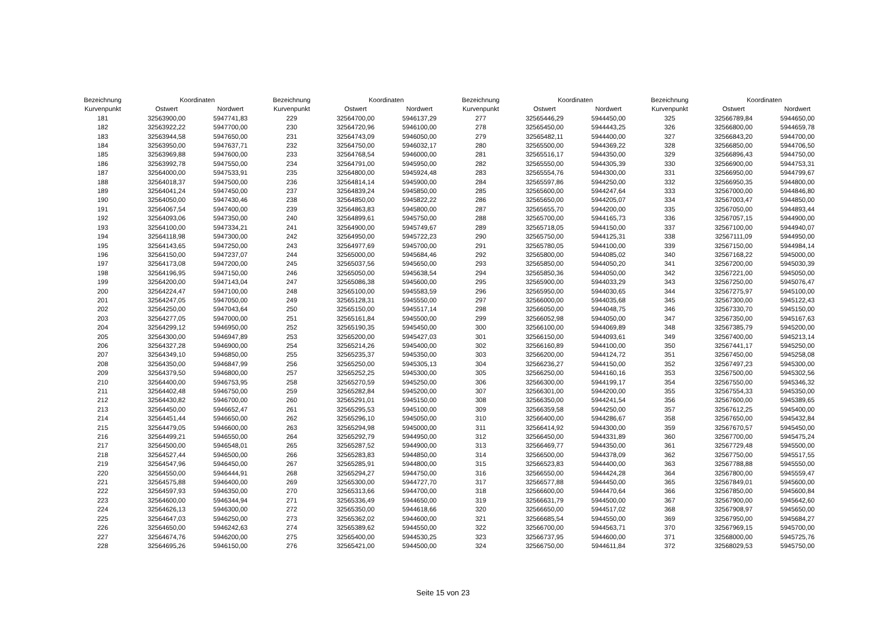| Bezeichnung | Koordinaten | |
| --- | --- | --- |
| Kurvenpunkt | Ostwert | Nordwert |
| 181 | 32563900,00 | 5947741,83 |
| 182 | 32563922,22 | 5947700,00 |
| 183 | 32563944,58 | 5947650,00 |
| 184 | 32563950,00 | 5947637,71 |
| 185 | 32563969,88 | 5947600,00 |
| 186 | 32563992,78 | 5947550,00 |
| 187 | 32564000,00 | 5947533,91 |
| 188 | 32564018,37 | 5947500,00 |
| 189 | 32564041,24 | 5947450,00 |
| 190 | 32564050,00 | 5947430,46 |
| 191 | 32564067,54 | 5947400,00 |
| 192 | 32564093,06 | 5947350,00 |
| 193 | 32564100,00 | 5947334,21 |
| 194 | 32564118,98 | 5947300,00 |
| 195 | 32564143,65 | 5947250,00 |
| 196 | 32564150,00 | 5947237,07 |
| 197 | 32564173,08 | 5947200,00 |
| 198 | 32564196,95 | 5947150,00 |
| 199 | 32564200,00 | 5947143,04 |
| 200 | 32564224,47 | 5947100,00 |
| 201 | 32564247,05 | 5947050,00 |
| 202 | 32564250,00 | 5947043,64 |
| 203 | 32564277,05 | 5947000,00 |
| 204 | 32564299,12 | 5946950,00 |
| 205 | 32564300,00 | 5946947,89 |
| 206 | 32564327,28 | 5946900,00 |
| 207 | 32564349,10 | 5946850,00 |
| 208 | 32564350,00 | 5946847,99 |
| 209 | 32564379,50 | 5946800,00 |
| 210 | 32564400,00 | 5946753,95 |
| 211 | 32564402,48 | 5946750,00 |
| 212 | 32564430,82 | 5946700,00 |
| 213 | 32564450,00 | 5946652,47 |
| 214 | 32564451,44 | 5946650,00 |
| 215 | 32564479,05 | 5946600,00 |
| 216 | 32564499,21 | 5946550,00 |
| 217 | 32564500,00 | 5946548,01 |
| 218 | 32564527,44 | 5946500,00 |
| 219 | 32564547,96 | 5946450,00 |
| 220 | 32564550,00 | 5946444,91 |
| 221 | 32564575,88 | 5946400,00 |
| 222 | 32564597,93 | 5946350,00 |
| 223 | 32564600,00 | 5946344,94 |
| 224 | 32564626,13 | 5946300,00 |
| 225 | 32564647,03 | 5946250,00 |
| 226 | 32564650,00 | 5946242,63 |
| 227 | 32564674,76 | 5946200,00 |
| 228 | 32564695,26 | 5946150,00 |
| Bezeichnung | Koordinaten | |
| --- | --- | --- |
| Kurvenpunkt | Ostwert | Nordwert |
| 229 | 32564700,00 | 5946137,29 |
| 230 | 32564720,96 | 5946100,00 |
| 231 | 32564743,09 | 5946050,00 |
| 232 | 32564750,00 | 5946032,17 |
| 233 | 32564768,54 | 5946000,00 |
| 234 | 32564791,00 | 5945950,00 |
| 235 | 32564800,00 | 5945924,48 |
| 236 | 32564814,14 | 5945900,00 |
| 237 | 32564839,24 | 5945850,00 |
| 238 | 32564850,00 | 5945822,22 |
| 239 | 32564863,83 | 5945800,00 |
| 240 | 32564899,61 | 5945750,00 |
| 241 | 32564900,00 | 5945749,67 |
| 242 | 32564950,00 | 5945722,23 |
| 243 | 32564977,69 | 5945700,00 |
| 244 | 32565000,00 | 5945684,46 |
| 245 | 32565037,56 | 5945650,00 |
| 246 | 32565050,00 | 5945638,54 |
| 247 | 32565086,38 | 5945600,00 |
| 248 | 32565100,00 | 5945583,59 |
| 249 | 32565128,31 | 5945550,00 |
| 250 | 32565150,00 | 5945517,14 |
| 251 | 32565161,84 | 5945500,00 |
| 252 | 32565190,35 | 5945450,00 |
| 253 | 32565200,00 | 5945427,03 |
| 254 | 32565214,26 | 5945400,00 |
| 255 | 32565235,37 | 5945350,00 |
| 256 | 32565250,00 | 5945305,13 |
| 257 | 32565252,25 | 5945300,00 |
| 258 | 32565270,59 | 5945250,00 |
| 259 | 32565282,84 | 5945200,00 |
| 260 | 32565291,01 | 5945150,00 |
| 261 | 32565295,53 | 5945100,00 |
| 262 | 32565296,10 | 5945050,00 |
| 263 | 32565294,98 | 5945000,00 |
| 264 | 32565292,79 | 5944950,00 |
| 265 | 32565287,52 | 5944900,00 |
| 266 | 32565283,83 | 5944850,00 |
| 267 | 32565285,91 | 5944800,00 |
| 268 | 32565294,27 | 5944750,00 |
| 269 | 32565300,00 | 5944727,70 |
| 270 | 32565313,66 | 5944700,00 |
| 271 | 32565336,49 | 5944650,00 |
| 272 | 32565350,00 | 5944618,66 |
| 273 | 32565362,02 | 5944600,00 |
| 274 | 32565389,62 | 5944550,00 |
| 275 | 32565400,00 | 5944530,25 |
| 276 | 32565421,00 | 5944500,00 |
| Bezeichnung | Koordinaten | |
| --- | --- | --- |
| Kurvenpunkt | Ostwert | Nordwert |
| 277 | 32565446,29 | 5944450,00 |
| 278 | 32565450,00 | 5944443,25 |
| 279 | 32565482,11 | 5944400,00 |
| 280 | 32565500,00 | 5944369,22 |
| 281 | 32565516,17 | 5944350,00 |
| 282 | 32565550,00 | 5944305,39 |
| 283 | 32565554,76 | 5944300,00 |
| 284 | 32565597,86 | 5944250,00 |
| 285 | 32565600,00 | 5944247,64 |
| 286 | 32565650,00 | 5944205,07 |
| 287 | 32565655,70 | 5944200,00 |
| 288 | 32565700,00 | 5944165,73 |
| 289 | 32565718,05 | 5944150,00 |
| 290 | 32565750,00 | 5944125,31 |
| 291 | 32565780,05 | 5944100,00 |
| 292 | 32565800,00 | 5944085,02 |
| 293 | 32565850,00 | 5944050,20 |
| 294 | 32565850,36 | 5944050,00 |
| 295 | 32565900,00 | 5944033,29 |
| 296 | 32565950,00 | 5944030,65 |
| 297 | 32566000,00 | 5944035,68 |
| 298 | 32566050,00 | 5944048,75 |
| 299 | 32566052,98 | 5944050,00 |
| 300 | 32566100,00 | 5944069,89 |
| 301 | 32566150,00 | 5944093,61 |
| 302 | 32566160,89 | 5944100,00 |
| 303 | 32566200,00 | 5944124,72 |
| 304 | 32566236,27 | 5944150,00 |
| 305 | 32566250,00 | 5944160,16 |
| 306 | 32566300,00 | 5944199,17 |
| 307 | 32566301,00 | 5944200,00 |
| 308 | 32566350,00 | 5944241,54 |
| 309 | 32566359,58 | 5944250,00 |
| 310 | 32566400,00 | 5944286,67 |
| 311 | 32566414,92 | 5944300,00 |
| 312 | 32566450,00 | 5944331,89 |
| 313 | 32566469,77 | 5944350,00 |
| 314 | 32566500,00 | 5944378,09 |
| 315 | 32566523,83 | 5944400,00 |
| 316 | 32566550,00 | 5944424,28 |
| 317 | 32566577,88 | 5944450,00 |
| 318 | 32566600,00 | 5944470,64 |
| 319 | 32566631,79 | 5944500,00 |
| 320 | 32566650,00 | 5944517,02 |
| 321 | 32566685,54 | 5944550,00 |
| 322 | 32566700,00 | 5944563,71 |
| 323 | 32566737,95 | 5944600,00 |
| 324 | 32566750,00 | 5944611,84 |
| Bezeichnung | Koordinaten | |
| --- | --- | --- |
| Kurvenpunkt | Ostwert | Nordwert |
| 325 | 32566789,84 | 5944650,00 |
| 326 | 32566800,00 | 5944659,78 |
| 327 | 32566843,20 | 5944700,00 |
| 328 | 32566850,00 | 5944706,50 |
| 329 | 32566896,43 | 5944750,00 |
| 330 | 32566900,00 | 5944753,31 |
| 331 | 32566950,00 | 5944799,67 |
| 332 | 32566950,35 | 5944800,00 |
| 333 | 32567000,00 | 5944846,80 |
| 334 | 32567003,47 | 5944850,00 |
| 335 | 32567050,00 | 5944893,44 |
| 336 | 32567057,15 | 5944900,00 |
| 337 | 32567100,00 | 5944940,07 |
| 338 | 32567111,09 | 5944950,00 |
| 339 | 32567150,00 | 5944984,14 |
| 340 | 32567168,22 | 5945000,00 |
| 341 | 32567200,00 | 5945030,39 |
| 342 | 32567221,00 | 5945050,00 |
| 343 | 32567250,00 | 5945076,47 |
| 344 | 32567275,97 | 5945100,00 |
| 345 | 32567300,00 | 5945122,43 |
| 346 | 32567330,70 | 5945150,00 |
| 347 | 32567350,00 | 5945167,63 |
| 348 | 32567385,79 | 5945200,00 |
| 349 | 32567400,00 | 5945213,14 |
| 350 | 32567441,17 | 5945250,00 |
| 351 | 32567450,00 | 5945258,08 |
| 352 | 32567497,23 | 5945300,00 |
| 353 | 32567500,00 | 5945302,56 |
| 354 | 32567550,00 | 5945346,32 |
| 355 | 32567554,33 | 5945350,00 |
| 356 | 32567600,00 | 5945389,65 |
| 357 | 32567612,25 | 5945400,00 |
| 358 | 32567650,00 | 5945432,84 |
| 359 | 32567670,57 | 5945450,00 |
| 360 | 32567700,00 | 5945475,24 |
| 361 | 32567729,48 | 5945500,00 |
| 362 | 32567750,00 | 5945517,55 |
| 363 | 32567788,88 | 5945550,00 |
| 364 | 32567800,00 | 5945559,47 |
| 365 | 32567849,01 | 5945600,00 |
| 366 | 32567850,00 | 5945600,84 |
| 367 | 32567900,00 | 5945642,60 |
| 368 | 32567908,97 | 5945650,00 |
| 369 | 32567950,00 | 5945684,27 |
| 370 | 32567969,15 | 5945700,00 |
| 371 | 32568000,00 | 5945725,76 |
| 372 | 32568029,53 | 5945750,00 |
Seite 15 von 23